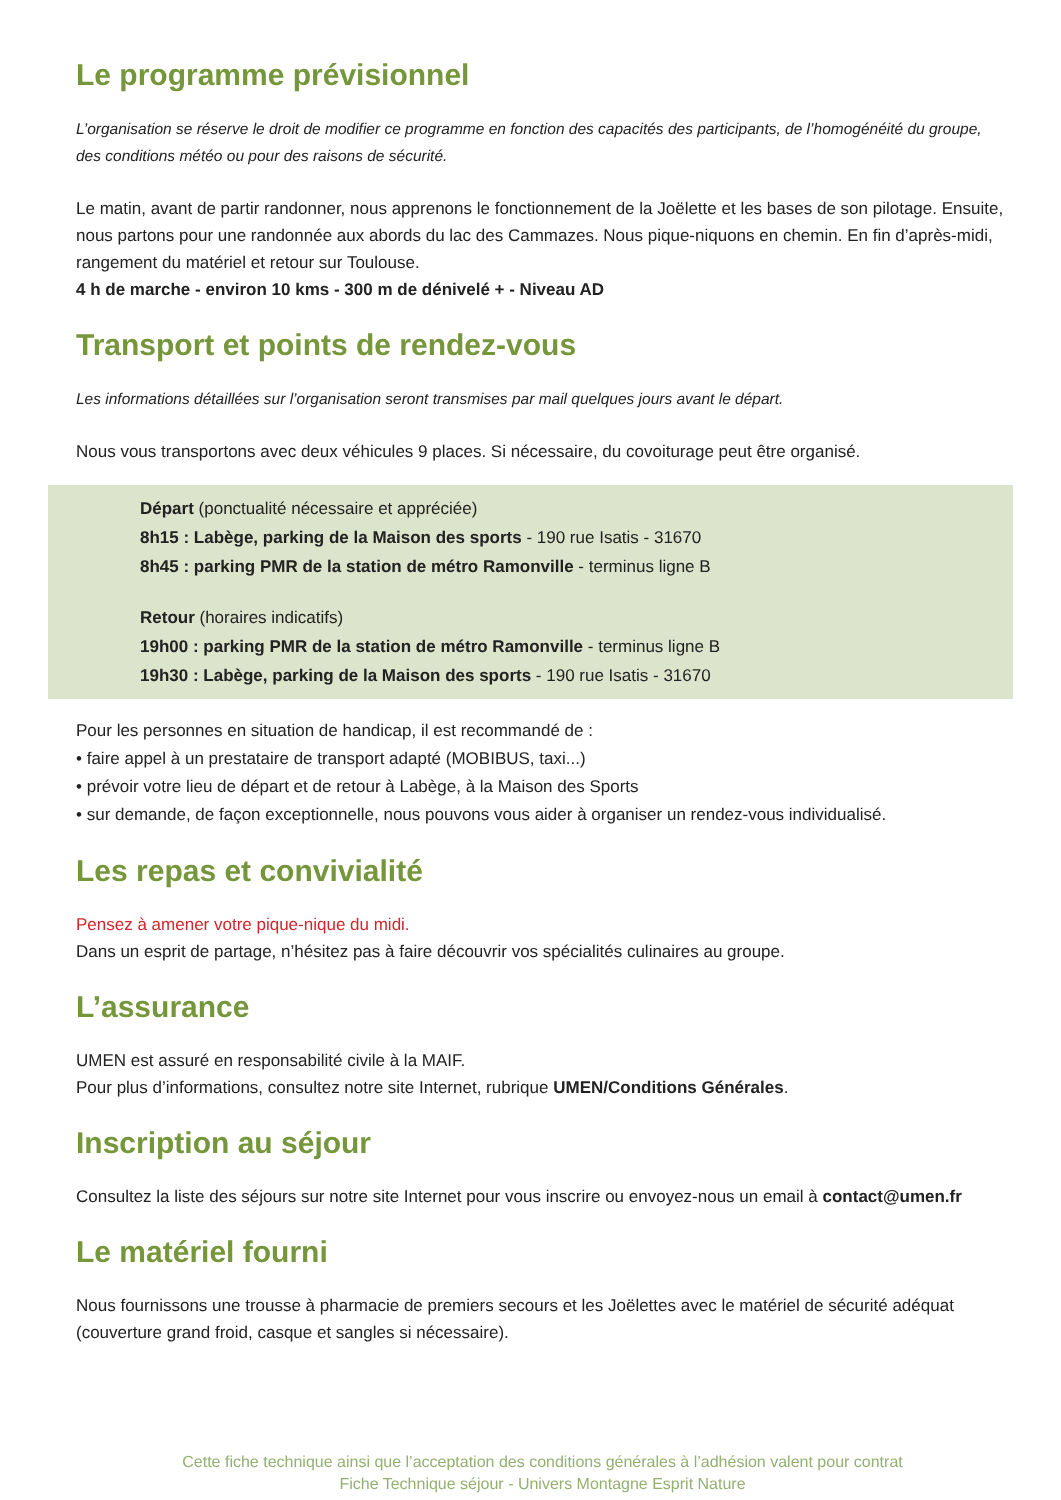Le programme prévisionnel
L’organisation se réserve le droit de modifier ce programme en fonction des capacités des participants, de l’homogénéité du groupe, des conditions météo ou pour des raisons de sécurité.
Le matin, avant de partir randonner, nous apprenons le fonctionnement de la Joëlette et les bases de son pilotage. Ensuite, nous partons pour une randonnée aux abords du lac des Cammazes. Nous pique-niquons en chemin. En fin d’après-midi, rangement du matériel et retour sur Toulouse.
4 h de marche - environ 10 kms - 300 m de dénivelé + - Niveau AD
Transport et points de rendez-vous
Les informations détaillées sur l’organisation seront transmises par mail quelques jours avant le départ.
Nous vous transportons avec deux véhicules 9 places. Si nécessaire, du covoiturage peut être organisé.
Départ (ponctualité nécessaire et appréciée)
8h15 : Labège, parking de la Maison des sports - 190 rue Isatis - 31670
8h45 : parking PMR de la station de métro Ramonville - terminus ligne B
Retour (horaires indicatifs)
19h00 : parking PMR de la station de métro Ramonville - terminus ligne B
19h30 : Labège, parking de la Maison des sports - 190 rue Isatis - 31670
Pour les personnes en situation de handicap, il est recommandé de :
• faire appel à un prestataire de transport adapté (MOBIBUS, taxi...)
• prévoir votre lieu de départ et de retour à Labège, à la Maison des Sports
• sur demande, de façon exceptionnelle, nous pouvons vous aider à organiser un rendez-vous individualisé.
Les repas et convivialité
Pensez à amener votre pique-nique du midi.
Dans un esprit de partage, n’hésitez pas à faire découvrir vos spécialités culinaires au groupe.
L’assurance
UMEN est assuré en responsabilité civile à la MAIF.
Pour plus d’informations, consultez notre site Internet, rubrique UMEN/Conditions Générales.
Inscription au séjour
Consultez la liste des séjours sur notre site Internet pour vous inscrire ou envoyez-nous un email à contact@umen.fr
Le matériel fourni
Nous fournissons une trousse à pharmacie de premiers secours et les Joëlettes avec le matériel de sécurité adéquat (couverture grand froid, casque et sangles si nécessaire).
Cette fiche technique ainsi que l’acceptation des conditions générales à l’adhésion valent pour contrat
Fiche Technique séjour - Univers Montagne Esprit Nature